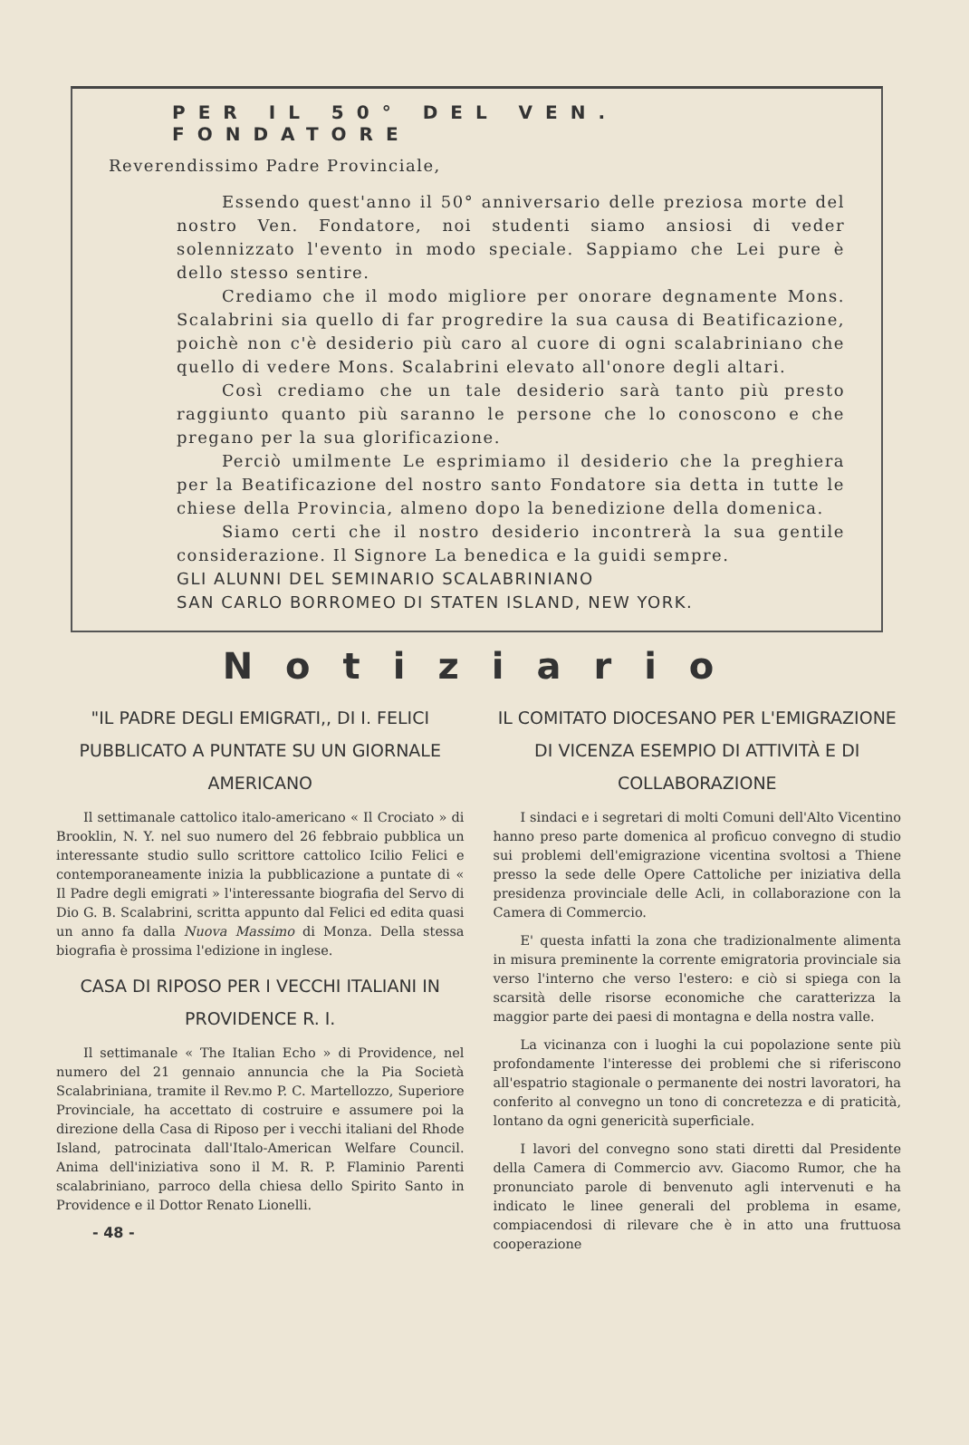PER IL 50° DEL VEN. FONDATORE
Reverendissimo Padre Provinciale,
Essendo quest'anno il 50° anniversario delle preziosa morte del nostro Ven. Fondatore, noi studenti siamo ansiosi di veder solennizzato l'evento in modo speciale. Sappiamo che Lei pure è dello stesso sentire.
Crediamo che il modo migliore per onorare degnamente Mons. Scalabrini sia quello di far progredire la sua causa di Beatificazione, poichè non c'è desiderio più caro al cuore di ogni scalabriniano che quello di vedere Mons. Scalabrini elevato all'onore degli altari.
Così crediamo che un tale desiderio sarà tanto più presto raggiunto quanto più saranno le persone che lo conoscono e che pregano per la sua glorificazione.
Perciò umilmente Le esprimiamo il desiderio che la preghiera per la Beatificazione del nostro santo Fondatore sia detta in tutte le chiese della Provincia, almeno dopo la benedizione della domenica.
Siamo certi che il nostro desiderio incontrerà la sua gentile considerazione. Il Signore La benedica e la guidi sempre.
GLI ALUNNI DEL SEMINARIO SCALABRINIANO
SAN CARLO BORROMEO DI STATEN ISLAND, NEW YORK.
Notiziario
"IL PADRE DEGLI EMIGRATI,, DI I. FELICI PUBBLICATO A PUNTATE SU UN GIORNALE AMERICANO
Il settimanale cattolico italo-americano « Il Crociato » di Brooklin, N. Y. nel suo numero del 26 febbraio pubblica un interessante studio sullo scrittore cattolico Icilio Felici e contemporaneamente inizia la pubblicazione a puntate di « Il Padre degli emigrati » l'interessante biografia del Servo di Dio G. B. Scalabrini, scritta appunto dal Felici ed edita quasi un anno fa dalla Nuova Massimo di Monza. Della stessa biografia è prossima l'edizione in inglese.
CASA DI RIPOSO PER I VECCHI ITALIANI IN PROVIDENCE R. I.
Il settimanale « The Italian Echo » di Providence, nel numero del 21 gennaio annuncia che la Pia Società Scalabriniana, tramite il Rev.mo P. C. Martellozzo, Superiore Provinciale, ha accettato di costruire e assumere poi la direzione della Casa di Riposo per i vecchi italiani del Rhode Island, patrocinata dall'Italo-American Welfare Council. Anima dell'iniziativa sono il M. R. P. Flaminio Parenti scalabriniano, parroco della chiesa dello Spirito Santo in Providence e il Dottor Renato Lionelli.
- 48 -
IL COMITATO DIOCESANO PER L'EMIGRAZIONE DI VICENZA ESEMPIO DI ATTIVITÀ E DI COLLABORAZIONE
I sindaci e i segretari di molti Comuni dell'Alto Vicentino hanno preso parte domenica al proficuo convegno di studio sui problemi dell'emigrazione vicentina svoltosi a Thiene presso la sede delle Opere Cattoliche per iniziativa della presidenza provinciale delle Acli, in collaborazione con la Camera di Commercio.
E' questa infatti la zona che tradizionalmente alimenta in misura preminente la corrente emigratoria provinciale sia verso l'interno che verso l'estero: e ciò si spiega con la scarsità delle risorse economiche che caratterizza la maggior parte dei paesi di montagna e della nostra valle.
La vicinanza con i luoghi la cui popolazione sente più profondamente l'interesse dei problemi che si riferiscono all'espatrio stagionale o permanente dei nostri lavoratori, ha conferito al convegno un tono di concretezza e di praticità, lontano da ogni genericità superficiale.
I lavori del convegno sono stati diretti dal Presidente della Camera di Commercio avv. Giacomo Rumor, che ha pronunciato parole di benvenuto agli intervenuti e ha indicato le linee generali del problema in esame, compiacendosi di rilevare che è in atto una fruttuosa cooperazione